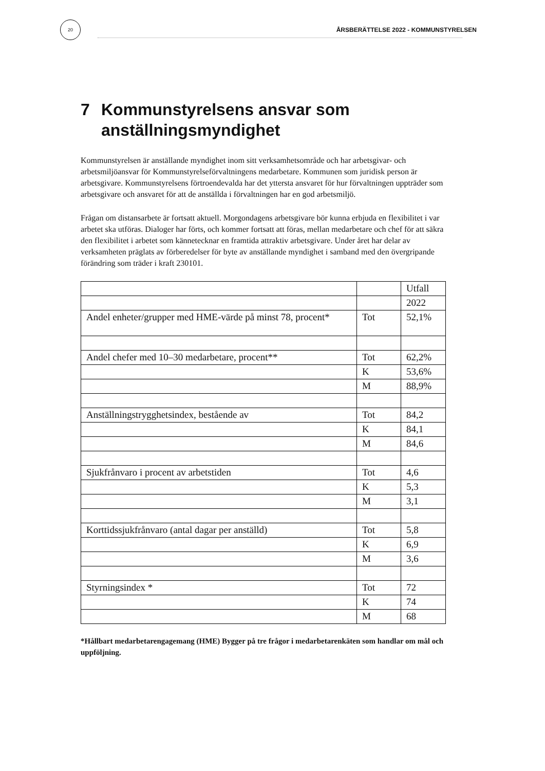20
ÅRSBERÄTTELSE 2022 - KOMMUNSTYRELSEN
7 Kommunstyrelsens ansvar som
anställningsmyndighet
Kommunstyrelsen är anställande myndighet inom sitt verksamhetsområde och har arbetsgivar- och arbetsmiljöansvar för Kommunstyrelseförvaltningens medarbetare. Kommunen som juridisk person är arbetsgivare. Kommunstyrelsens förtroendevalda har det yttersta ansvaret för hur förvaltningen uppträder som arbetsgivare och ansvaret för att de anställda i förvaltningen har en god arbetsmiljö.
Frågan om distansarbete är fortsatt aktuell. Morgondagens arbetsgivare bör kunna erbjuda en flexibilitet i var arbetet ska utföras. Dialoger har förts, och kommer fortsatt att föras, mellan medarbetare och chef för att säkra den flexibilitet i arbetet som kännetecknar en framtida attraktiv arbetsgivare. Under året har delar av verksamheten präglats av förberedelser för byte av anställande myndighet i samband med den övergripande förändring som träder i kraft 230101.
| | | Utfall |
| | | 2022 |
| Andel enheter/grupper med HME-värde på minst 78, procent* | Tot | 52,1% |
| Andel chefer med 10–30 medarbetare, procent** | Tot | 62,2% |
| | K | 53,6% |
| | M | 88,9% |
| Anställningstrygghetsindex, bestående av | Tot | 84,2 |
| | K | 84,1 |
| | M | 84,6 |
| Sjukfrånvaro i procent av arbetstiden | Tot | 4,6 |
| | K | 5,3 |
| | M | 3,1 |
| Korttidssjukfrånvaro (antal dagar per anställd) | Tot | 5,8 |
| | K | 6,9 |
| | M | 3,6 |
| Styrningsindex * | Tot | 72 |
| | K | 74 |
| | M | 68 |
*Hållbart medarbetarengagemang (HME) Bygger på tre frågor i medarbetarenkäten som handlar om mål och uppföljning.